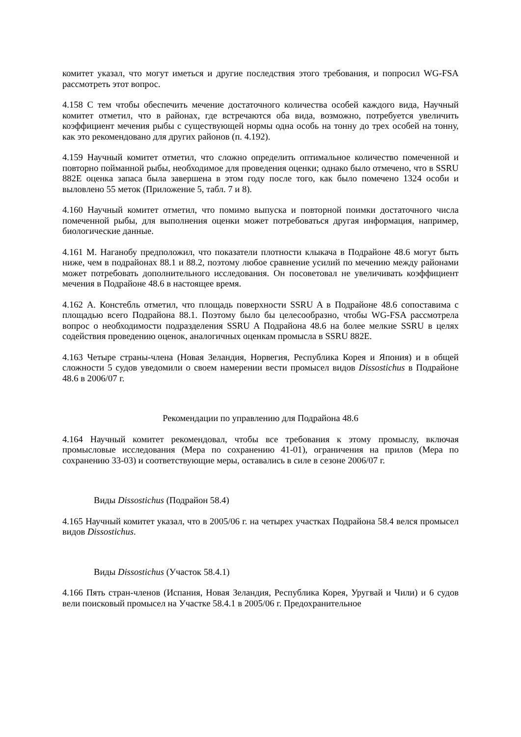комитет указал, что могут иметься и другие последствия этого требования, и попросил WG-FSA рассмотреть этот вопрос.
4.158 С тем чтобы обеспечить мечение достаточного количества особей каждого вида, Научный комитет отметил, что в районах, где встречаются оба вида, возможно, потребуется увеличить коэффициент мечения рыбы с существующей нормы одна особь на тонну до трех особей на тонну, как это рекомендовано для других районов (п. 4.192).
4.159 Научный комитет отметил, что сложно определить оптимальное количество помеченной и повторно пойманной рыбы, необходимое для проведения оценки; однако было отмечено, что в SSRU 882E оценка запаса была завершена в этом году после того, как было помечено 1324 особи и выловлено 55 меток (Приложение 5, табл. 7 и 8).
4.160 Научный комитет отметил, что помимо выпуска и повторной поимки достаточного числа помеченной рыбы, для выполнения оценки может потребоваться другая информация, например, биологические данные.
4.161 М. Наганобу предположил, что показатели плотности клыкача в Подрайоне 48.6 могут быть ниже, чем в подрайонах 88.1 и 88.2, поэтому любое сравнение усилий по мечению между районами может потребовать дополнительного исследования. Он посоветовал не увеличивать коэффициент мечения в Подрайоне 48.6 в настоящее время.
4.162 А. Констебль отметил, что площадь поверхности SSRU A в Подрайоне 48.6 сопоставима с площадью всего Подрайона 88.1. Поэтому было бы целесообразно, чтобы WG-FSA рассмотрела вопрос о необходимости подразделения SSRU A Подрайона 48.6 на более мелкие SSRU в целях содействия проведению оценок, аналогичных оценкам промысла в SSRU 882E.
4.163 Четыре страны-члена (Новая Зеландия, Норвегия, Республика Корея и Япония) и в общей сложности 5 судов уведомили о своем намерении вести промысел видов Dissostichus в Подрайоне 48.6 в 2006/07 г.
Рекомендации по управлению для Подрайона 48.6
4.164 Научный комитет рекомендовал, чтобы все требования к этому промыслу, включая промысловые исследования (Мера по сохранению 41-01), ограничения на прилов (Мера по сохранению 33-03) и соответствующие меры, оставались в силе в сезоне 2006/07 г.
Виды Dissostichus (Подрайон 58.4)
4.165 Научный комитет указал, что в 2005/06 г. на четырех участках Подрайона 58.4 велся промысел видов Dissostichus.
Виды Dissostichus (Участок 58.4.1)
4.166 Пять стран-членов (Испания, Новая Зеландия, Республика Корея, Уругвай и Чили) и 6 судов вели поисковый промысел на Участке 58.4.1 в 2005/06 г. Предохранительное